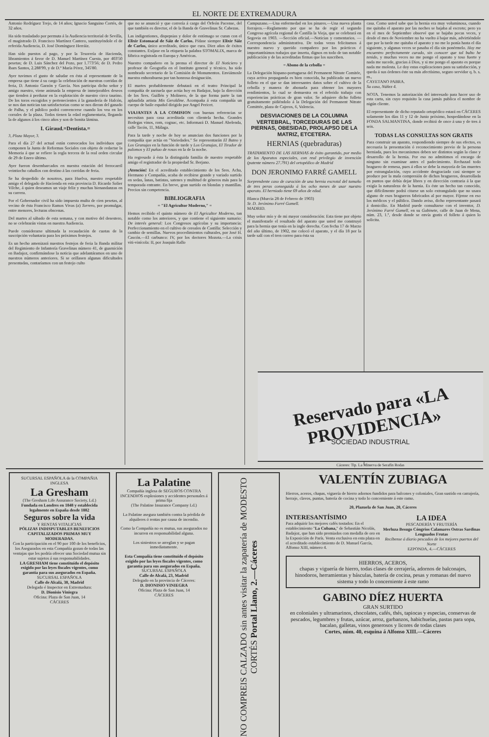EL NORTE DE EXTREMADURA
Antonio Rodríguez Trejo, de 14 años; Ignacio Sanguino Cortés, de 32 años.
Ha sido trasladado por permuta á la Audiencia territorial de Sevilla, el magistrado D. Francisco Martínez Cantero, sustituyéndole el de referida Audiencia, D. José Domínguez Herráiz.
Han sido puestos al pago, y por la Tesorería de Hacienda, libramientos á favor de D. Manuel Martínez Cuesta, por 403'50 pesetas; de D. Luis Sánchez del Pozo, por 1.773'56; de D. Pedro Ibars Santos, 2.288'99, y de D.ª María Pérez, 345'80.
Ayer tuvimos el gusto de saludar en ésta al representante de la empresa que tiene á su cargo la celebración de nuestras corridas de feria, D. Antonio Garzón y García. Nos participa dicho señor y amigo nuestro, viene animada la empresa de inmejorables deseos que tienden á perdurar en la explotación de nuestro circo taurino. De los toros escogidos y pertenecientes á la ganadería de Halcón, se nos dan noticias tan satisfactorias como se nos dieran del ganado de Palha, y el público podrá convencerse cuando los vea en los corrales de la plaza. Todos tienen la edad reglamentaria, llegando la de algunos á los cinco años y son de bonita lámina.
I. Giraud.=Dentista.=
3, Plaza Mayor, 3.
Para el día 27 del actual están convocados los individuos que componen la Junta de Reformas Sociales con objeto de redactar la Memoria á que se refiere la regla tercera de la real orden circular de 29 de Enero último.
Ayer fueron desembarcados en nuestra estación del ferrocarril veintiocho caballos con destino á las corridas de feria.
Se ha despedido de nosotros, para Huelva, nuestro respetable amigo el delegado de Hacienda en esta provincia D. Ricardo Solier Vilche, á quien deseamos un viaje feliz y muchas bienandanzas en su carrera.
Por el Gobernador civil ha sido impuesta multa de cien pesetas, al vecino de ésta Francisco Ramos Vivas (a) Torrero, por promulgar, entre menores, lecturas obscenas.
Del martes al sábado de esta semana, y con motivo del desestero, no se celebrarán vistas en nuestra Audiencia.
Puede considerarse ultimada la recaudación de cuotas de la suscripción voluntaria para los próximos festejos.
Es un hecho amenizará nuestros festejos de feria la Banda militar del Regimiento de Infantería Gravelinas número 41, de guarnición en Badajoz, confirmándose la noticia que adelantáramos en uno de nuestros números anteriores. Si se orillasen algunas dificultades presentadas, contaríamos con un festejo culto
que no se anunció y que correría á cargo del Orfeón Pacense, del que también es director, el de la Banda de Gravelinas Sr. Cabezas.
Las indigestiones, dispepsias y dolor de estómago se curan con el Elixir Estomacal de Sáiz de Carlos. Pídase siempre Elixir Sáiz de Carlos, único acreditado, único que cura. Diez años de éxitos constantes. Exíjase en la etiqueta la palabra STOMALIX, marca de fábrica registrada en Europa y Américas.
Nuestro compañero en la prensa el director de El Noticiero y profesor de Geografía en el Instituto general y técnico, ha sido nombrado secretario de la Comisión de Monumentos. Enviámosle nuestra enhorabuena por tan honrosa designación.
El martes probablemente debutará en el teatro Principal la compañía de zarzuela que actúa hoy en Badajoz, bajo la dirección de los Sres. Guillén y Molinero, de la que forma parte la tan aplaudida artista Mis Geraldine. Acompaña á esta compañía un cuerpo de baile español dirigido por Angel Pericet.
VIAJANTES A LA COMISION con buenas referencias se necesitan para casa acreditada con clientela hecha. Grandes Bodegas vinos, rom, cognac, etc. Informará D. Manuel Abelenda, calle Tacón, 11, Málaga.
Para la tarde y noche de hoy se anuncian dos funciones por la compañía que actúa en "Variedades." Se representarán El Bateo y Los Granujas en la función de tarde y Los Granujas, El Tirador de palomos y El puñao de rosas en la de la noche.
Ha regresado á ésta la distinguida familia de nuestro respetable amigo el registrador de la propiedad Sr. Berjano.
¡Atención! En el acreditado establecimiento de los Sres. Acha, Hermano y Compañía, acaba de recibirse grande y variado surtido en sedas, lanas, batistas, satenes y multitud de géneros más para la temporada entrante. En breve, gran surtido en blondas y mantillas. Precios sin competencia.
BIBLIOGRAFIA
= "El Agricultor Moderno," =
Hemos recibido el quinto número de El Agricultor Moderno, tan notable como los anteriores, y que contiene el siguiente sumario: De interés general: Los Congresos agrícolas y su importancia: Perfeccionamiento en el cultivo de cereales de Castilla: Selección y cambio de semillas. Nuevos procedimientos culturales, por José H. Cascón.—El carbunco: IV, por los doctores Mozota.—La crisis viti-vinícola: II, por Joaquín Rallo
Campuzano.—Una enfermedad en los pinares.—Una nueva planta forrajera.—Reglamento por que se ha de regir el segundo Congreso agrícola regional de Castilla la Vieja, que se celebrará en Segovia en 1903. —Sección oficial.—Noticias y comentarios. —Correspondencia administrativa. De todas veras felicitamos á nuestro nuevo y querido compañero por los prácticos é importantísimos trabajos que inserta, dignos en todo de tan notable publicación y de las acreditadas firmas que los suscriben.
= Abono de la cebolla =
La Delegación hispano-portuguesa del Permanent Nitrate Comitée, cuya activa propaganda es bien conocida, ha publicado un nuevo folleto en el que se dan interesantes datos sobre el cultivo de la cebolla y manera de abonarla para obtener los mayores rendimientos, lo cual se demuestra en el referido trabajo con experiencias prácticas de gran valor. Se adquiere dicho folleto gratuitamente pidiéndolo á la Delegación del Permanent Nitrate Comittée, plaza de Cajeros, 6, Valencia.
DESVIACIONES DE LA COLUMNA VERTEBRAL, TORCEDURAS DE LAS PIERNAS, OBESIDAD, PROLAPSO DE LA MATRIZ, ETCETERA.
HERNIAS (quebraduras)
TRATAMIENTO DE LAS HERNIAS de éxito garantido, por medio de los Aparatos especiales, con real privilegio de invención (patente número 27.791) del ortopédico de Madrid
DON JERONIMO FARRÉ GAMELL
Sorprendente caso de curación de una hernia escrotal del tamaño de tres peras conseguida á los ocho meses de usar nuestro aparato. El herniado tiene 69 años de edad.
Blanca (Murcia 28 de Febrero de 1903)
Sr. D. Jerónimo Farré Gamell.
MADRID.
Muy señor mío y de mi mayor consideración: Esta tiene por objeto el manifestarle el resultado del aparato que usted me construyó para la hernia que tenía en la ingle derecha. Con fecha 17 de Marzo del año último, de 1902, me colocó el aparato, y el día 18 por la tarde salí con el tren correo para ésta su
casa. Como usted sabe que la hernia era muy voluminosa, cuando me quitaba el aparato por las noches se bajaba al escroto; pero ya en el mes de Septiembre observé que se bajaba pocas veces, y desde el mes de Noviembre no ha vuelto á bajar más, advirtiéndole que por la tarde me quitaba el aparato y no me lo ponía hasta el día siguiente, y algunas veces se pasaba el día sin ponérmelo. Hoy me encuentro perfectamente curado, sin conocer que tal bulto he tenido, y muchas veces no me pongo el aparato y toso fuerte y nada me sucede, gracias á Dios, y si me pongo el aparato es porque nada me molesta. Le doy estas explicaciones para su satisfacción, y queda á sus órdenes éste su más afectísimo, seguro servidor q. b. s. m.,
CAYETANO PABRA.
Su casa, Núñez 4.
NOTA. Tenemos la autorización del interesado para hacer uso de esta carta, sin cuyo requisito la casa jamás publica el nombre de nigún cliente.
El representante de dicho reputado ortopédico estará en CÁCERES solamente los días 11 y 12 de Junio próximo, hospedándose en la FONDA SALMANTINA, donde recibirá de once á una y de tres á seis.
TODAS LAS CONSULTAS SON GRATIS
Para construir un aparato, respondiendo siempre de sus efectos, es necesaria la presentación ó reconocimiento previo de la persona herniada, pues los mecanismos deben ser distintos según la clase y desarrollo de la hernia. Por eso no admitimos el encargo de ninguno sin examinar antes el padecimiento. Rechazad todo braguero de remesa, pues á ellos se debe la mayoría de las muertes por extrangulación, cuyo accidente desgraciado casi siempre se produce por la mala compresión de dichos bragueros, desarrollada en puntos que debía dejar libres y en dirección contraria á la que exigía la naturaleza de la harnia. Es éste un hecho tan conocido, que difícilmente podrá citarse un solo extrangulado que no usara alguno de esos bragueros fabricados al por mayor. Fíjense en eso los médicos y el público. Dando aviso, dicho representante pasará á domicilio. En Madrid puede consultarse con el inventor, D. Jerónimo Farré Gamell, en su Gabinete, calle de Juan de Mena, núm. 23, 1.º, desde donde se envía gratis el folleto á quien lo solicita.
Reservado para «LA PROVIDENCIA»
SOCIEDAD INDUSTRIAL
Cáceres: Tip. La Minerva de Serafín Rodas
SUCURSAL ESPAÑOLA de la COMPAÑIA INGLESA
La Gresham
(The Gresham Life Assurance Society, Ld.)
Fundada en Londres en 1848 y establecida legalmente en España desde 1882
Seguros sobre la vida
Y RENTAS VITALICIAS
PÓLIZAS INDISPUTABLES BENEFICIOS CAPITALIZADOS PRIMAS MUY MODERADAS.
Con la participación en el 90 por 100 de los beneficios, los Asegurados en esta Compañía gozan de todas las ventajas que les podría ofrecer una Sociedad mutua sin estar sujetos á sus responsabilidades.
LA GRESHAM tiene constituído el depósito exigido por las leyes fiscales vigentes, como garantía para sus asegurados en España.
SUCURSAL ESPAÑOLA
Calle de Alcalá, 38, Madrid
Delegado é Inspector en Extremadura:
D. Dionisio Viniegra
Oficina: Plaza de San Juan, 14
CÁCERES
La Palatine
Compañía inglesa de SEGUROS CONTRA INCENDIOS explosiones y accidentes personales á prima fija
(The Palatine Insurance Company Ld.)
La Palatine asegura también contra la pérdida de alquileres ó rentas por causa de incendio.
Como la Compañía no es mutua, sus asegurados no incurren en responsabilidad alguna.
Los siniestros se arreglan y se pagan inmediatamente.
Esta Compañía tiene constituído el depósito exigido por las leyes fiscales vigentes, como garantía para sus asegurados en España.
SUCURSAL ESPAÑOLA
Calle de Alcalá, 23, Madrid
Delegado en la provincia de Cáceres:
D. DIONISIO VINIEGRA
Oficina: Plaza de San Juan, 14
CÁCERES
NO COMPREIS CALZADO sin antes visitar la zapatería de MODESTO CORTÉS Portal Llano, 2.—Cáceres
VALENTÍN ZUBIAGA
Hierros, aceros, chapas, viguería de hierro adornos fundidos para balcones y coloniales, Gran sustido en carrajería, herraje, clavos, puntas, batería de cocina y todo lo concerniente á este ramo.
20, Plazuela de San Juan, 20, Cáceres
INTERESANTÍSIMO
Para adquirir los mejores cafés tostados: En el establecimiento "La Cubana," de Sebastián Nicolás, Badajoz, que han sido premiados con medalla de oro en la Exposición de París. Venta exclusiva en esta plaza en el acreditado establecimiento de D. Manuel García, Alfonso XIII, número 4.
LA IDEA
PESCADERÍA Y FRUTERÍA
Merluza Besugo Cóngrios Calamares Ostras Sardinas Lenguados Frutas
Recíbense á diario pescados de los mejores puertos del Norte
EZPONDA, 4.—CÁCERES
HIERROS, ACEROS,
chapas y viguería de hierro, todas clases de cerrajería, adornos de balconajes, hinodoros, herramientas y básculas, batería de cocina, pesas y romanas del nuevo sistema y todo lo concerniente á este ramo
GABINO DÍEZ HUERTA
GRAN SURTIDO
en coloniales y ultramarinos, chocolates, cafés, thés, tapiocas y especias, conservas de pescados, legumbres y frutas, azúcar, arroz, garbanzos, habichuelas, pastas para sopa, bacalao, galletas, vinos generosos y licores de todas clases
Cortes, núm. 40, esquina á Alfonso XIII.—Cáceres